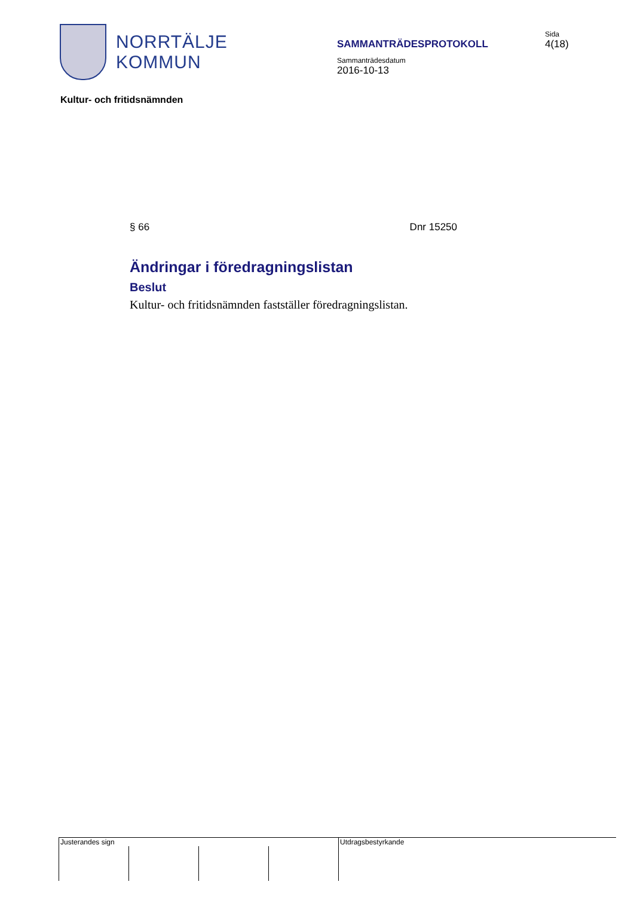NORRTÄLJE
KOMMUN
SAMMANTRÄDESPROTOKOLL
Sida
4(18)
Sammanträdesdatum
2016-10-13
Kultur- och fritidsnämnden
§ 66 Dnr 15250
Ändringar i föredragningslistan
Beslut
Kultur- och fritidsnämnden fastställer föredragningslistan.
| Justerandes sign | | | | Utdragsbestyrkande |